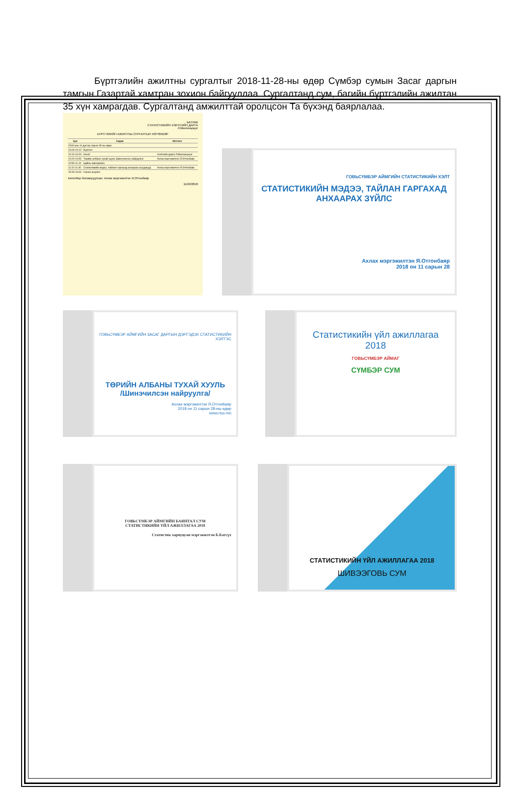Бүртгэлийн ажилтны сургалтыг 2018-11-28-ны өдөр Сүмбэр сумын Засаг даргын тамгын Газартай хамтран зохион байгууллаа. Сургалтанд сум, багийн бүртгэлийн ажилтан 35 хүн хамрагдав. Сургалтанд амжилттай оролцсон Та бүхэнд баярлалаа.
БАТЛАВ
СТАТИСТИКИЙН ХЭЛТСИЙН ДАРГА
Л.Мөнгөнцэцэг
БҮРТГЭЛИЙН АЖИЛТНЫ СУРГАЛТЫН ХӨТӨЛБӨР
| Цаг | Сэдэв | Илтгэгч |
| --- | --- | --- |
| 2018 оны 11 дүгээр сарын 28-ны өдөр | | |
| 10:00-10:10 | Бүртгэл | |
| 10:10-10:20 | Нээлт | Хэлтсийн дарга Л.Мөнгөнцэцэг |
| 10:20-10:50 | Төрийн албаны тухай хууль /Шинэчилсэн найруулга/ | Ахлах мэргэжилтэн Я.Отгонбаяр |
| 10:50-11:10 | Цайны завсарлага | |
| 11:10-11:40 | Статистикийн мэдээ, тайланг гаргахад анхаарах асуудлууд | Ахлах мэргэжилтэн Я.Отгонбаяр |
| 15:40-16:00 | Санал асуулга | |
Хөтөлбөр боловсруулсан: Ахлах мэргэжилтэн Я.Отгонбаяр
11/22/2018
ГОВЬСҮМБЭР АЙМГИЙН СТАТИСТИКИЙН ХЭЛТ
СТАТИСТИКИЙН МЭДЭЭ, ТАЙЛАН ГАРГАХАД АНХААРАХ ЗҮЙЛС
Ахлах мэргэжилтэн Я.Отгонбаяр
2018 он 11 сарын 28
ГОВЬСҮМБЭР АЙМГИЙН ЗАСАГ ДАРГЫН ДЭРГЭДЭХ СТАТИСТИКИЙН ХЭЛТЭС
ТӨРИЙН АЛБАНЫ ТУХАЙ ХУУЛЬ
/Шинэчилсэн найруулга/
Ахлах мэргэжилтэн Я.Отгонбаяр
2018 он 11 сарын 28-ны өдөр
www.nso.mn
Статистикийн үйл ажиллагаа 2018
ГОВЬСҮМБЭР АЙМАГ
СҮМБЭР СУМ
ГОВЬСҮМБЭР АЙМГИЙН БАЯНТАЛ СУМ
СТАТИСТИКИЙН ҮЙЛ АЖИЛЛАГАА 2018
Статистик хариуцсан мэргэжилтэн Б.Батсүх
СТАТИСТИКИЙН ҮЙЛ АЖИЛЛАГАА 2018
ШИВЭЭГОВЬ СУМ